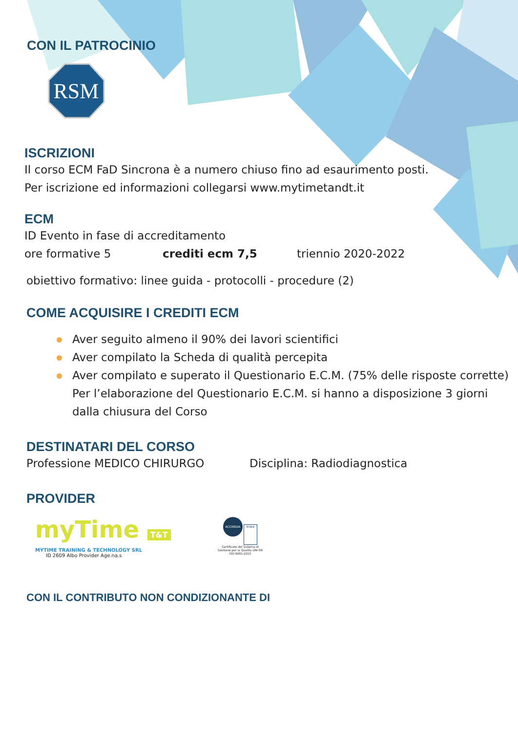CON IL PATROCINIO
RSM
ISCRIZIONI
Il corso ECM FaD Sincrona è a numero chiuso fino ad esaurimento posti.
Per iscrizione ed informazioni collegarsi www.mytimetandt.it
ECM
ID Evento in fase di accreditamento
ore formative 5 crediti ecm 7,5 triennio 2020-2022
obiettivo formativo: linee guida - protocolli - procedure (2)
COME ACQUISIRE I CREDITI ECM
Aver seguito almeno il 90% dei lavori scientifici
Aver compilato la Scheda di qualità percepita
Aver compilato e superato il Questionario E.C.M. (75% delle risposte corrette)
Per l’elaborazione del Questionario E.C.M. si hanno a disposizione 3 giorni
dalla chiusura del Corso
DESTINATARI DEL CORSO
Professione MEDICO CHIRURGO Disciplina: Radiodiagnostica
PROVIDER
myTime T&T
MYTIME TRAINING & TECHNOLOGY SRL
ID 2609 Albo Provider Age.na.s
ACCREDIA kiwa
Certificato del Sistema di Gestione per la Qualità UNI EN ISO 9001:2015
CON IL CONTRIBUTO NON CONDIZIONANTE DI